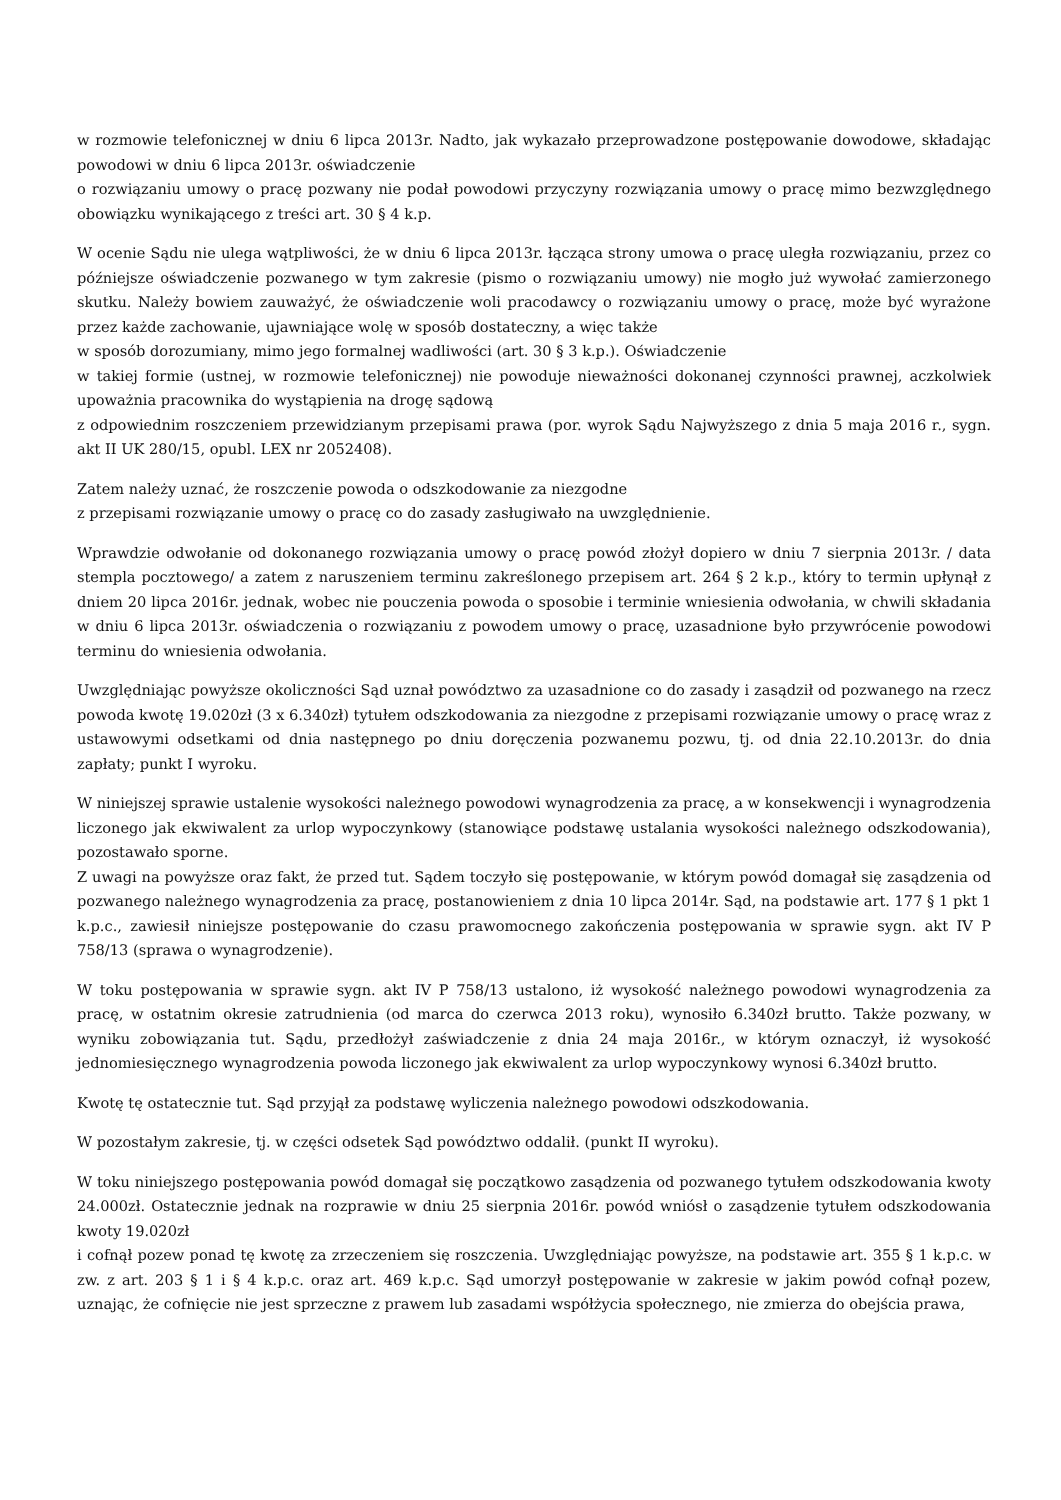w rozmowie telefonicznej w dniu 6 lipca 2013r. Nadto, jak wykazało przeprowadzone postępowanie dowodowe, składając powodowi w dniu 6 lipca 2013r. oświadczenie
o rozwiązaniu umowy o pracę pozwany nie podał powodowi przyczyny rozwiązania umowy o pracę mimo bezwzględnego obowiązku wynikającego z treści art. 30 § 4 k.p.
W ocenie Sądu nie ulega wątpliwości, że w dniu 6 lipca 2013r. łącząca strony umowa o pracę uległa rozwiązaniu, przez co późniejsze oświadczenie pozwanego w tym zakresie (pismo o rozwiązaniu umowy) nie mogło już wywołać zamierzonego skutku. Należy bowiem zauważyć, że oświadczenie woli pracodawcy o rozwiązaniu umowy o pracę, może być wyrażone przez każde zachowanie, ujawniające wolę w sposób dostateczny, a więc także
w sposób dorozumiany, mimo jego formalnej wadliwości (art. 30 § 3 k.p.). Oświadczenie
w takiej formie (ustnej, w rozmowie telefonicznej) nie powoduje nieważności dokonanej czynności prawnej, aczkolwiek upoważnia pracownika do wystąpienia na drogę sądową
z odpowiednim roszczeniem przewidzianym przepisami prawa (por. wyrok Sądu Najwyższego z dnia 5 maja 2016 r., sygn. akt II UK 280/15, opubl. LEX nr 2052408).
Zatem należy uznać, że roszczenie powoda o odszkodowanie za niezgodne
z przepisami rozwiązanie umowy o pracę co do zasady zasługiwało na uwzględnienie.
Wprawdzie odwołanie od dokonanego rozwiązania umowy o pracę powód złożył dopiero w dniu 7 sierpnia 2013r. / data stempla pocztowego/ a zatem z naruszeniem terminu zakreślonego przepisem art. 264 § 2 k.p., który to termin upłynął z dniem 20 lipca 2016r. jednak, wobec nie pouczenia powoda o sposobie i terminie wniesienia odwołania, w chwili składania w dniu 6 lipca 2013r. oświadczenia o rozwiązaniu z powodem umowy o pracę, uzasadnione było przywrócenie powodowi terminu do wniesienia odwołania.
Uwzględniając powyższe okoliczności Sąd uznał powództwo za uzasadnione co do zasady i zasądził od pozwanego na rzecz powoda kwotę 19.020zł (3 x 6.340zł) tytułem odszkodowania za niezgodne z przepisami rozwiązanie umowy o pracę wraz z ustawowymi odsetkami od dnia następnego po dniu doręczenia pozwanemu pozwu, tj. od dnia 22.10.2013r. do dnia zapłaty; punkt I wyroku.
W niniejszej sprawie ustalenie wysokości należnego powodowi wynagrodzenia za pracę, a w konsekwencji i wynagrodzenia liczonego jak ekwiwalent za urlop wypoczynkowy (stanowiące podstawę ustalania wysokości należnego odszkodowania), pozostawało sporne.
Z uwagi na powyższe oraz fakt, że przed tut. Sądem toczyło się postępowanie, w którym powód domagał się zasądzenia od pozwanego należnego wynagrodzenia za pracę, postanowieniem z dnia 10 lipca 2014r. Sąd, na podstawie art. 177 § 1 pkt 1 k.p.c., zawiesił niniejsze postępowanie do czasu prawomocnego zakończenia postępowania w sprawie sygn. akt IV P 758/13 (sprawa o wynagrodzenie).
W toku postępowania w sprawie sygn. akt IV P 758/13 ustalono, iż wysokość należnego powodowi wynagrodzenia za pracę, w ostatnim okresie zatrudnienia (od marca do czerwca 2013 roku), wynosiło 6.340zł brutto. Także pozwany, w wyniku zobowiązania tut. Sądu, przedłożył zaświadczenie z dnia 24 maja 2016r., w którym oznaczył, iż wysokość jednomiesięcznego wynagrodzenia powoda liczonego jak ekwiwalent za urlop wypoczynkowy wynosi 6.340zł brutto.
Kwotę tę ostatecznie tut. Sąd przyjął za podstawę wyliczenia należnego powodowi odszkodowania.
W pozostałym zakresie, tj. w części odsetek Sąd powództwo oddalił. (punkt II wyroku).
W toku niniejszego postępowania powód domagał się początkowo zasądzenia od pozwanego tytułem odszkodowania kwoty 24.000zł. Ostatecznie jednak na rozprawie w dniu 25 sierpnia 2016r. powód wniósł o zasądzenie tytułem odszkodowania kwoty 19.020zł
i cofnął pozew ponad tę kwotę za zrzeczeniem się roszczenia. Uwzględniając powyższe, na podstawie art. 355 § 1 k.p.c. w zw. z art. 203 § 1 i § 4 k.p.c. oraz art. 469 k.p.c. Sąd umorzył postępowanie w zakresie w jakim powód cofnął pozew, uznając, że cofnięcie nie jest sprzeczne z prawem lub zasadami współżycia społecznego, nie zmierza do obejścia prawa,